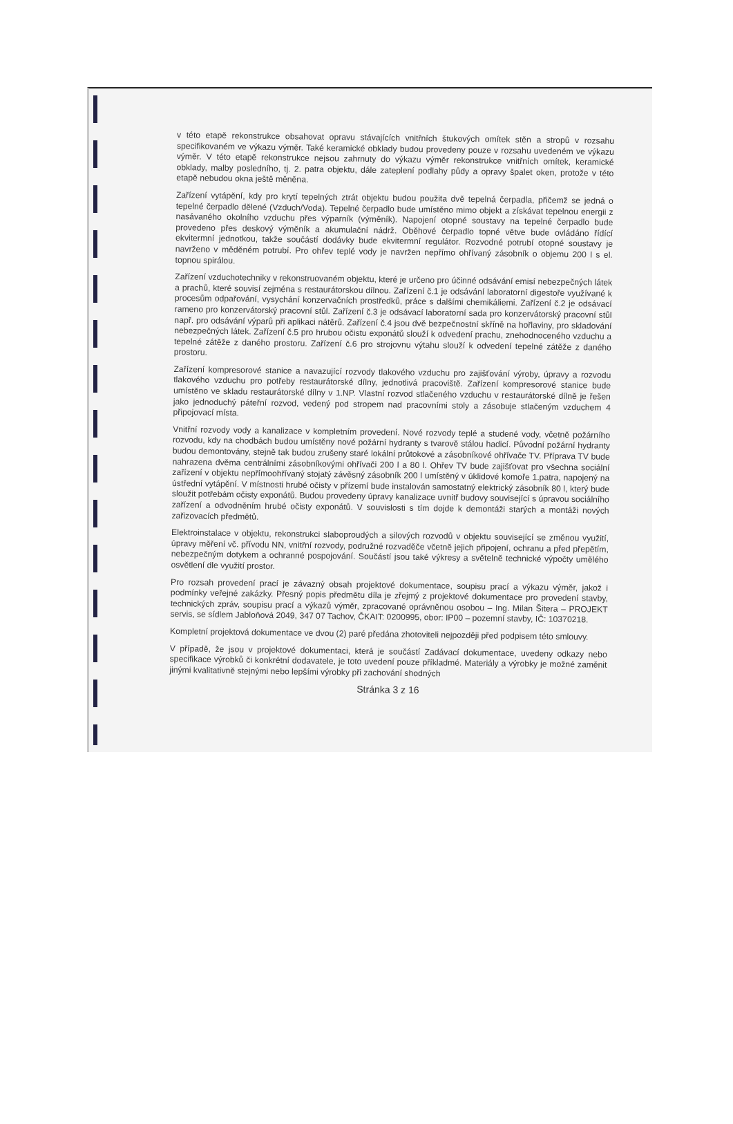v této etapě rekonstrukce obsahovat opravu stávajících vnitřních štukových omítek stěn a stropů v rozsahu specifikovaném ve výkazu výměr. Také keramické obklady budou provedeny pouze v rozsahu uvedeném ve výkazu výměr. V této etapě rekonstrukce nejsou zahrnuty do výkazu výměr rekonstrukce vnitřních omítek, keramické obklady, malby posledního, tj. 2. patra objektu, dále zateplení podlahy půdy a opravy špalet oken, protože v této etapě nebudou okna ještě měněna.
Zařízení vytápění, kdy pro krytí tepelných ztrát objektu budou použita dvě tepelná čerpadla, přičemž se jedná o tepelné čerpadlo dělené (Vzduch/Voda). Tepelné čerpadlo bude umístěno mimo objekt a získávat tepelnou energii z nasávaného okolního vzduchu přes výparník (výměník). Napojení otopné soustavy na tepelné čerpadlo bude provedeno přes deskový výměník a akumulační nádrž. Oběhové čerpadlo topné větve bude ovládáno řídící ekvitermní jednotkou, takže součástí dodávky bude ekvitermní regulátor. Rozvodné potrubí otopné soustavy je navrženo v měděném potrubí. Pro ohřev teplé vody je navržen nepřímo ohřívaný zásobník o objemu 200 l s el. topnou spirálou.
Zařízení vzduchotechniky v rekonstruovaném objektu, které je určeno pro účinné odsávání emisí nebezpečných látek a prachů, které souvisí zejména s restaurátorskou dílnou. Zařízení č.1 je odsávání laboratorní digestoře využívané k procesům odpařování, vysychání konzervačních prostředků, práce s dalšími chemikáliemi. Zařízení č.2 je odsávací rameno pro konzervátorský pracovní stůl. Zařízení č.3 je odsávací laboratorní sada pro konzervátorský pracovní stůl např. pro odsávání výparů při aplikaci nátěrů. Zařízení č.4 jsou dvě bezpečnostní skříně na hořlaviny, pro skladování nebezpečných látek. Zařízení č.5 pro hrubou očistu exponátů slouží k odvedení prachu, znehodnoceného vzduchu a tepelné zátěže z daného prostoru. Zařízení č.6 pro strojovnu výtahu slouží k odvedení tepelné zátěže z daného prostoru.
Zařízení kompresorové stanice a navazující rozvody tlakového vzduchu pro zajišťování výroby, úpravy a rozvodu tlakového vzduchu pro potřeby restaurátorské dílny, jednotlivá pracoviště. Zařízení kompresorové stanice bude umístěno ve skladu restaurátorské dílny v 1.NP. Vlastní rozvod stlačeného vzduchu v restaurátorské dílně je řešen jako jednoduchý páteřní rozvod, vedený pod stropem nad pracovními stoly a zásobuje stlačeným vzduchem 4 připojovací místa.
Vnitřní rozvody vody a kanalizace v kompletním provedení. Nové rozvody teplé a studené vody, včetně požárního rozvodu, kdy na chodbách budou umístěny nové požární hydranty s tvarově stálou hadicí. Původní požární hydranty budou demontovány, stejně tak budou zrušeny staré lokální průtokové a zásobníkové ohřívače TV. Příprava TV bude nahrazena dvěma centrálními zásobníkovými ohřívači 200 l a 80 l. Ohřev TV bude zajišťovat pro všechna sociální zařízení v objektu nepřímoohřívaný stojatý závěsný zásobník 200 l umístěný v úklidové komoře 1.patra, napojený na ústřední vytápění. V místnosti hrubé očisty v přízemí bude instalován samostatný elektrický zásobník 80 l, který bude sloužit potřebám očisty exponátů. Budou provedeny úpravy kanalizace uvnitř budovy související s úpravou sociálního zařízení a odvodněním hrubé očisty exponátů. V souvislosti s tím dojde k demontáži starých a montáži nových zařizovacích předmětů.
Elektroinstalace v objektu, rekonstrukci slaboproudých a silových rozvodů v objektu související se změnou využití, úpravy měření vč. přívodu NN, vnitřní rozvody, podružné rozvaděče včetně jejich připojení, ochranu a před přepětím, nebezpečným dotykem a ochranné pospojování. Součástí jsou také výkresy a světelně technické výpočty umělého osvětlení dle využití prostor.
Pro rozsah provedení prací je závazný obsah projektové dokumentace, soupisu prací a výkazu výměr, jakož i podmínky veřejné zakázky. Přesný popis předmětu díla je zřejmý z projektové dokumentace pro provedení stavby, technických zpráv, soupisu prací a výkazů výměr, zpracované oprávněnou osobou – Ing. Milan Šitera – PROJEKT servis, se sídlem Jabloňová 2049, 347 07 Tachov, ČKAIT: 0200995, obor: IP00 – pozemní stavby, IČ: 10370218.
Kompletní projektová dokumentace ve dvou (2) paré předána zhotoviteli nejpozději před podpisem této smlouvy.
V případě, že jsou v projektové dokumentaci, která je součástí Zadávací dokumentace, uvedeny odkazy nebo specifikace výrobků či konkrétní dodavatele, je toto uvedení pouze příkladmé. Materiály a výrobky je možné zaměnit jinými kvalitativně stejnými nebo lepšími výrobky při zachování shodných
Stránka 3 z 16